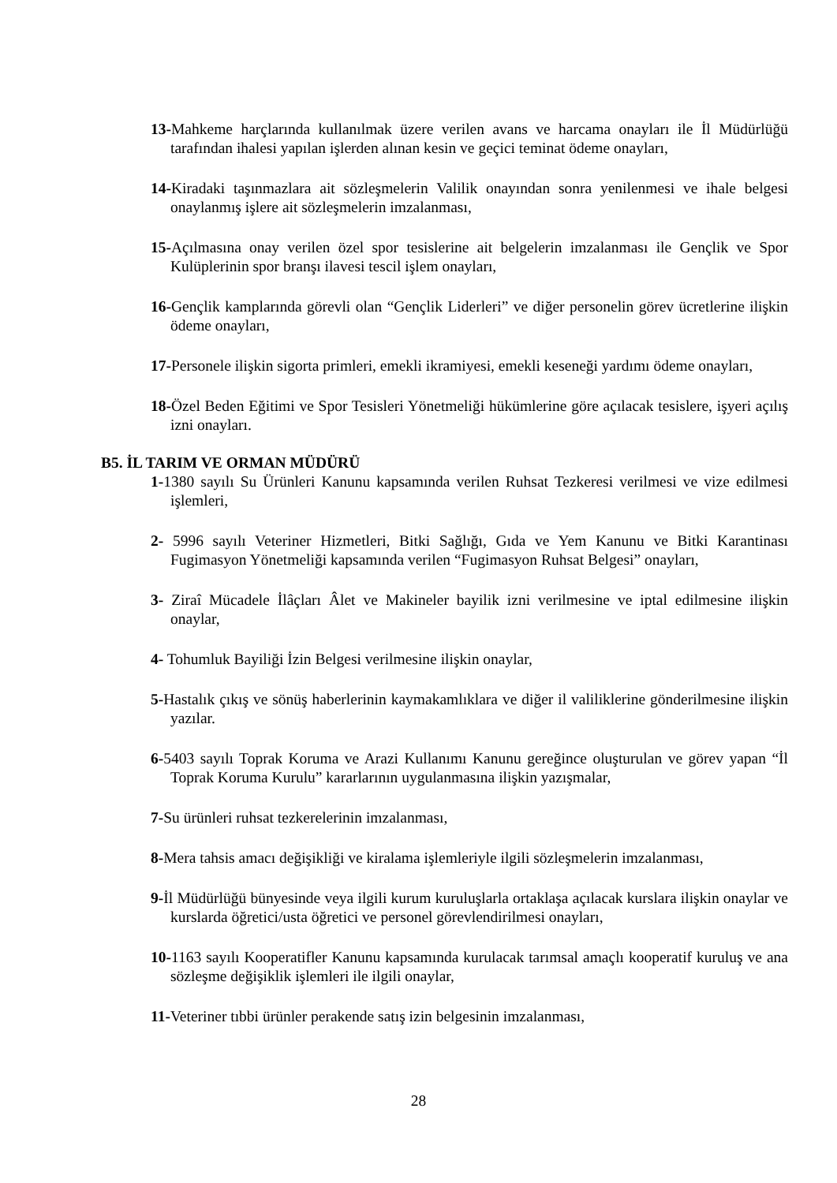13-Mahkeme harçlarında kullanılmak üzere verilen avans ve harcama onayları ile İl Müdürlüğü tarafından ihalesi yapılan işlerden alınan kesin ve geçici teminat ödeme onayları,
14-Kiradaki taşınmazlara ait sözleşmelerin Valilik onayından sonra yenilenmesi ve ihale belgesi onaylanmış işlere ait sözleşmelerin imzalanması,
15-Açılmasına onay verilen özel spor tesislerine ait belgelerin imzalanması ile Gençlik ve Spor Kulüplerinin spor branşı ilavesi tescil işlem onayları,
16-Gençlik kamplarında görevli olan “Gençlik Liderleri” ve diğer personelin görev ücretlerine ilişkin ödeme onayları,
17-Personele ilişkin sigorta primleri, emekli ikramiyesi, emekli keseneği yardımı ödeme onayları,
18-Özel Beden Eğitimi ve Spor Tesisleri Yönetmeliği hükümlerine göre açılacak tesislere, işyeri açılış izni onayları.
B5. İL TARIM VE ORMAN MÜDÜRÜ
1-1380 sayılı Su Ürünleri Kanunu kapsamında verilen Ruhsat Tezkeresi verilmesi ve vize edilmesi işlemleri,
2- 5996 sayılı Veteriner Hizmetleri, Bitki Sağlığı, Gıda ve Yem Kanunu ve Bitki Karantinası Fugimasyon Yönetmeliği kapsamında verilen “Fugimasyon Ruhsat Belgesi” onayları,
3- Ziraî Mücadele İlâçları Âlet ve Makineler bayilik izni verilmesine ve iptal edilmesine ilişkin onaylar,
4- Tohumluk Bayiliği İzin Belgesi verilmesine ilişkin onaylar,
5-Hastalık çıkış ve sönüş haberlerinin kaymakamlıklara ve diğer il valiliklerine gönderilmesine ilişkin yazılar.
6-5403 sayılı Toprak Koruma ve Arazi Kullanımı Kanunu gereğince oluşturulan ve görev yapan “İl Toprak Koruma Kurulu” kararlarının uygulanmasına ilişkin yazışmalar,
7-Su ürünleri ruhsat tezkerelerinin imzalanması,
8-Mera tahsis amacı değişikliği ve kiralama işlemleriyle ilgili sözleşmelerin imzalanması,
9-İl Müdürlüğü bünyesinde veya ilgili kurum kuruluşlarla ortaklaşa açılacak kurslara ilişkin onaylar ve kurslarda öğretici/usta öğretici ve personel görevlendirilmesi onayları,
10-1163 sayılı Kooperatifler Kanunu kapsamında kurulacak tarımsal amaçlı kooperatif kuruluş ve ana sözleşme değişiklik işlemleri ile ilgili onaylar,
11-Veteriner tıbbi ürünler perakende satış izin belgesinin imzalanması,
28